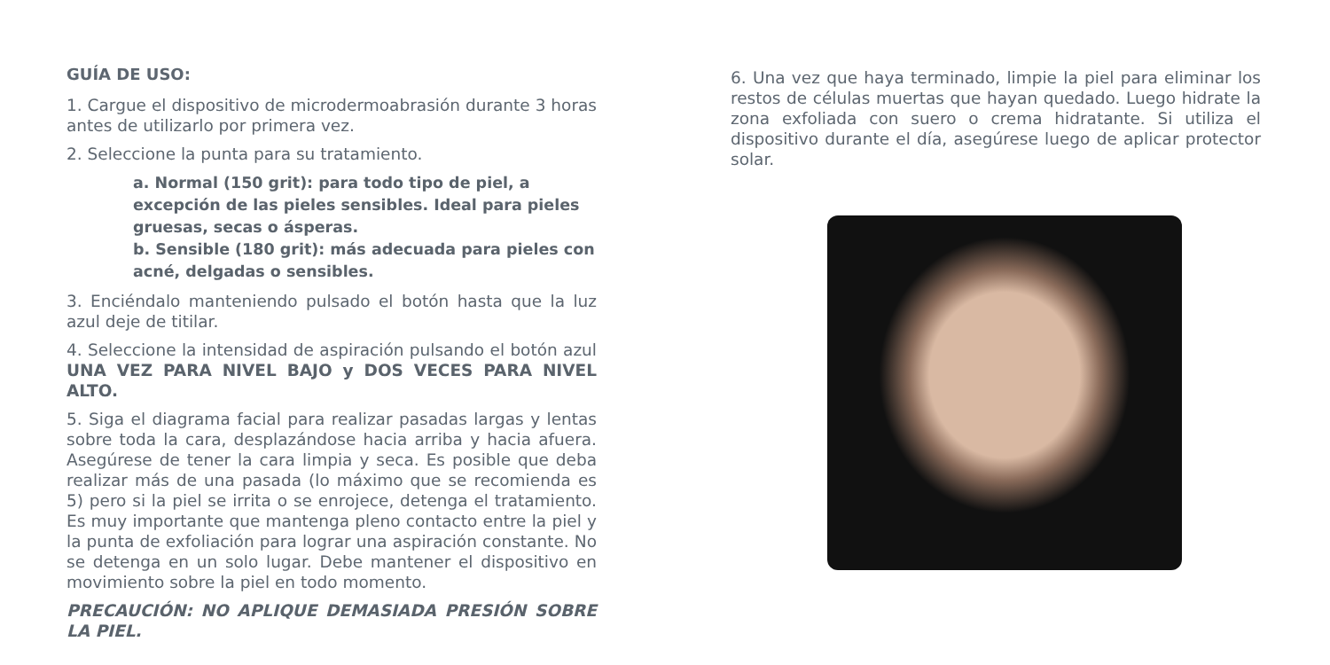GUÍA DE USO:
1. Cargue el dispositivo de microdermoabrasión durante 3 horas antes de utilizarlo por primera vez.
2. Seleccione la punta para su tratamiento.
a. Normal (150 grit): para todo tipo de piel, a excepción de las pieles sensibles. Ideal para pieles gruesas, secas o ásperas.
b. Sensible (180 grit): más adecuada para pieles con acné, delgadas o sensibles.
3. Enciéndalo manteniendo pulsado el botón hasta que la luz azul deje de titilar.
4. Seleccione la intensidad de aspiración pulsando el botón azul UNA VEZ PARA NIVEL BAJO y DOS VECES PARA NIVEL ALTO.
5. Siga el diagrama facial para realizar pasadas largas y lentas sobre toda la cara, desplazándose hacia arriba y hacia afuera. Asegúrese de tener la cara limpia y seca. Es posible que deba realizar más de una pasada (lo máximo que se recomienda es 5) pero si la piel se irrita o se enrojece, detenga el tratamiento. Es muy importante que mantenga pleno contacto entre la piel y la punta de exfoliación para lograr una aspiración constante. No se detenga en un solo lugar. Debe mantener el dispositivo en movimiento sobre la piel en todo momento.
PRECAUCIÓN: NO APLIQUE DEMASIADA PRESIÓN SOBRE LA PIEL.
6. Una vez que haya terminado, limpie la piel para eliminar los restos de células muertas que hayan quedado. Luego hidrate la zona exfoliada con suero o crema hidratante. Si utiliza el dispositivo durante el día, asegúrese luego de aplicar protector solar.